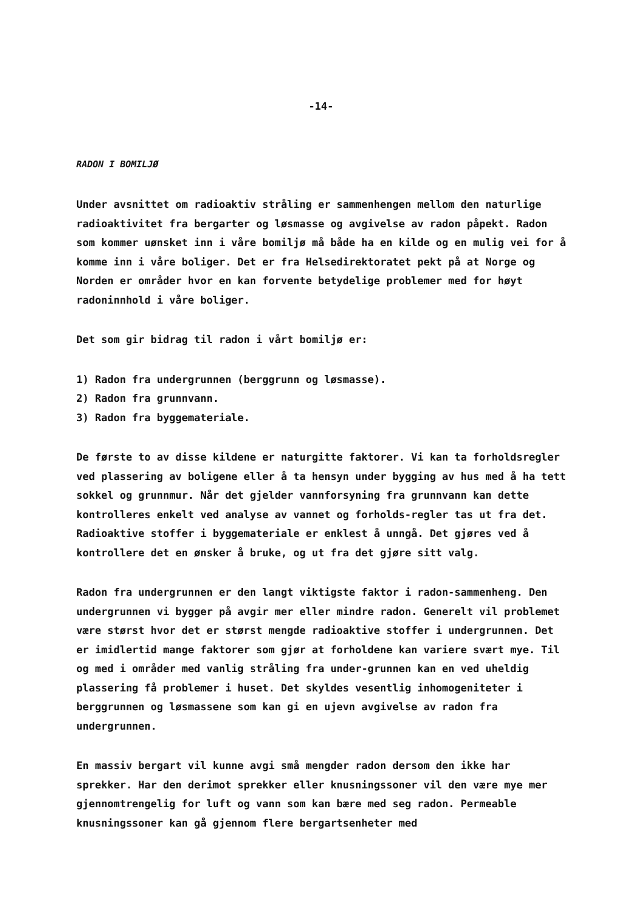-14-
RADON I BOMILJØ
Under avsnittet om radioaktiv stråling er sammenhengen mellom den naturlige radioaktivitet fra bergarter og løsmasse og avgivelse av radon påpekt. Radon som kommer uønsket inn i våre bomiljø må både ha en kilde og en mulig vei for å komme inn i våre boliger. Det er fra Helsedirektoratet pekt på at Norge og Norden er områder hvor en kan forvente betydelige problemer med for høyt radoninnhold i våre boliger.
Det som gir bidrag til radon i vårt bomiljø er:
1) Radon fra undergrunnen (berggrunn og løsmasse).
2) Radon fra grunnvann.
3) Radon fra byggemateriale.
De første to av disse kildene er naturgitte faktorer. Vi kan ta forholdsregler ved plassering av boligene eller å ta hensyn under bygging av hus med å ha tett sokkel og grunnmur. Når det gjelder vannforsyning fra grunnvann kan dette kontrolleres enkelt ved analyse av vannet og forholds-regler tas ut fra det. Radioaktive stoffer i byggemateriale er enklest å unngå. Det gjøres ved å kontrollere det en ønsker å bruke, og ut fra det gjøre sitt valg.
Radon fra undergrunnen er den langt viktigste faktor i radon-sammenheng. Den undergrunnen vi bygger på avgir mer eller mindre radon. Generelt vil problemet være størst hvor det er størst mengde radioaktive stoffer i undergrunnen. Det er imidlertid mange faktorer som gjør at forholdene kan variere svært mye. Til og med i områder med vanlig stråling fra under-grunnen kan en ved uheldig plassering få problemer i huset. Det skyldes vesentlig inhomogeniteter i berggrunnen og løsmassene som kan gi en ujevn avgivelse av radon fra undergrunnen.
En massiv bergart vil kunne avgi små mengder radon dersom den ikke har sprekker. Har den derimot sprekker eller knusningssoner vil den være mye mer gjennomtrengelig for luft og vann som kan bære med seg radon. Permeable knusningssoner kan gå gjennom flere bergartsenheter med